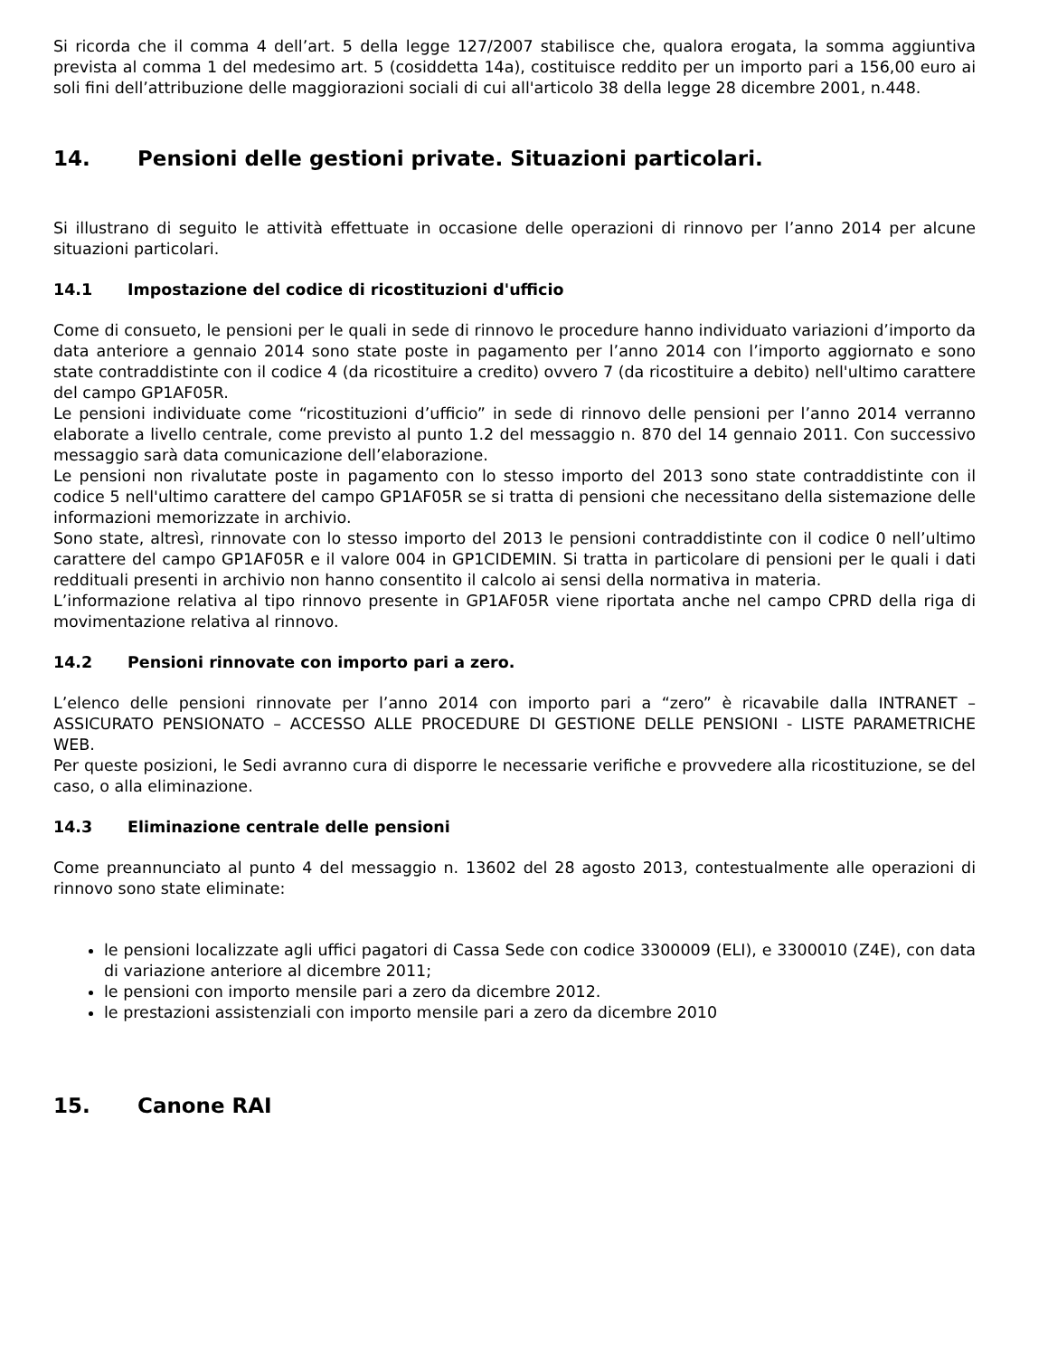Si ricorda che il comma 4 dell’art. 5 della legge 127/2007 stabilisce che, qualora erogata, la somma aggiuntiva prevista al comma 1 del medesimo art. 5 (cosiddetta 14a), costituisce reddito per un importo pari a 156,00 euro ai soli fini dell’attribuzione delle maggiorazioni sociali di cui all'articolo 38 della legge 28 dicembre 2001, n.448.
14. Pensioni delle gestioni private. Situazioni particolari.
Si illustrano di seguito le attività effettuate in occasione delle operazioni di rinnovo per l’anno 2014 per alcune situazioni particolari.
14.1 Impostazione del codice di ricostituzioni d'ufficio
Come di consueto, le pensioni per le quali in sede di rinnovo le procedure hanno individuato variazioni d’importo da data anteriore a gennaio 2014 sono state poste in pagamento per l’anno 2014 con l’importo aggiornato e sono state contraddistinte con il codice 4 (da ricostituire a credito) ovvero 7 (da ricostituire a debito) nell'ultimo carattere del campo GP1AF05R.
Le pensioni individuate come “ricostituzioni d’ufficio” in sede di rinnovo delle pensioni per l’anno 2014 verranno elaborate a livello centrale, come previsto al punto 1.2 del messaggio n. 870 del 14 gennaio 2011. Con successivo messaggio sarà data comunicazione dell’elaborazione.
Le pensioni non rivalutate poste in pagamento con lo stesso importo del 2013 sono state contraddistinte con il codice 5 nell'ultimo carattere del campo GP1AF05R se si tratta di pensioni che necessitano della sistemazione delle informazioni memorizzate in archivio.
Sono state, altresì, rinnovate con lo stesso importo del 2013 le pensioni contraddistinte con il codice 0 nell’ultimo carattere del campo GP1AF05R e il valore 004 in GP1CIDEMIN. Si tratta in particolare di pensioni per le quali i dati reddituali presenti in archivio non hanno consentito il calcolo ai sensi della normativa in materia.
L’informazione relativa al tipo rinnovo presente in GP1AF05R viene riportata anche nel campo CPRD della riga di movimentazione relativa al rinnovo.
14.2 Pensioni rinnovate con importo pari a zero.
L’elenco delle pensioni rinnovate per l’anno 2014 con importo pari a “zero” è ricavabile dalla INTRANET – ASSICURATO PENSIONATO – ACCESSO ALLE PROCEDURE DI GESTIONE DELLE PENSIONI - LISTE PARAMETRICHE WEB.
Per queste posizioni, le Sedi avranno cura di disporre le necessarie verifiche e provvedere alla ricostituzione, se del caso, o alla eliminazione.
14.3 Eliminazione centrale delle pensioni
Come preannunciato al punto 4 del messaggio n. 13602 del 28 agosto 2013, contestualmente alle operazioni di rinnovo sono state eliminate:
le pensioni localizzate agli uffici pagatori di Cassa Sede con codice 3300009 (ELI), e 3300010 (Z4E), con data di variazione anteriore al dicembre 2011;
le pensioni con importo mensile pari a zero da dicembre 2012.
le prestazioni assistenziali con importo mensile pari a zero da dicembre 2010
15. Canone RAI